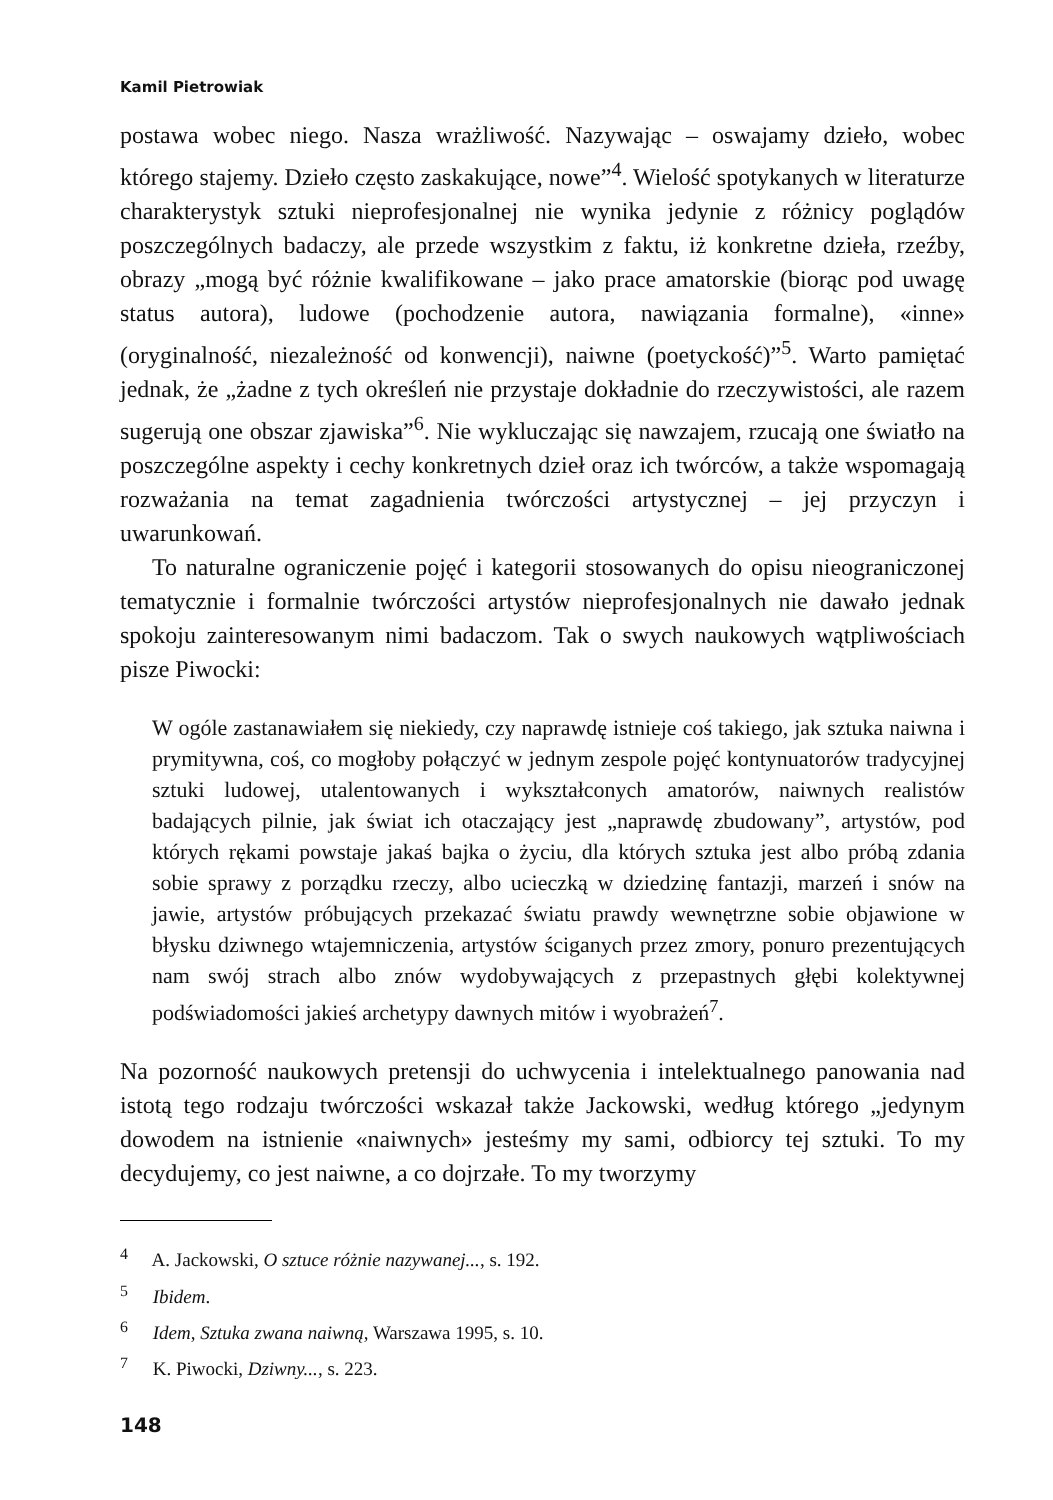Kamil Pietrowiak
postawa wobec niego. Nasza wrażliwość. Nazywając – oswajamy dzieło, wobec którego stajemy. Dzieło często zaskakujące, nowe”<sup>4</sup>. Wielość spotykanych w literaturze charakterystyk sztuki nieprofesjonalnej nie wynika jedynie z różnicy poglądów poszczególnych badaczy, ale przede wszystkim z faktu, iż konkretne dzieła, rzeźby, obrazy „mogą być różnie kwalifikowane – jako prace amatorskie (biorąc pod uwagę status autora), ludowe (pochodzenie autora, nawiązania formalne), «inne» (oryginalność, niezależność od konwencji), naiwne (poetyckość)”<sup>5</sup>. Warto pamiętać jednak, że „żadne z tych określeń nie przystaje dokładnie do rzeczywistości, ale razem sugerują one obszar zjawiska”<sup>6</sup>. Nie wykluczając się nawzajem, rzucają one światło na poszczególne aspekty i cechy konkretnych dzieł oraz ich twórców, a także wspomagają rozważania na temat zagadnienia twórczości artystycznej – jej przyczyn i uwarunkowań.
To naturalne ograniczenie pojęć i kategorii stosowanych do opisu nieograniczonej tematycznie i formalnie twórczości artystów nieprofesjonalnych nie dawało jednak spokoju zainteresowanym nimi badaczom. Tak o swych naukowych wątpliwościach pisze Piwocki:
W ogóle zastanawiałem się niekiedy, czy naprawdę istnieje coś takiego, jak sztuka naiwna i prymitywna, coś, co mogłoby połączyć w jednym zespole pojęć kontynuatorów tradycyjnej sztuki ludowej, utalentowanych i wykształconych amatorów, naiwnych realistów badających pilnie, jak świat ich otaczający jest „naprawdę zbudowany”, artystów, pod których rękami powstaje jakaś bajka o życiu, dla których sztuka jest albo próbą zdania sobie sprawy z porządku rzeczy, albo ucieczką w dziedzinę fantazji, marzeń i snów na jawie, artystów próbujących przekazać światu prawdy wewnętrzne sobie objawione w błysku dziwnego wtajemniczenia, artystów ściganych przez zmory, ponuro prezentujących nam swój strach albo znów wydobywających z przepastnych głębi kolektywnej podświadomości jakieś archetypy dawnych mitów i wyobrażeń<sup>7</sup>.
Na pozorność naukowych pretensji do uchwycenia i intelektualnego panowania nad istotą tego rodzaju twórczości wskazał także Jackowski, według którego „jedynym dowodem na istnienie «naiwnych» jesteśmy my sami, odbiorcy tej sztuki. To my decydujemy, co jest naiwne, a co dojrzałe. To my tworzymy
<sup>4</sup> A. Jackowski, O sztuce różnie nazywanej..., s. 192.
<sup>5</sup> Ibidem.
<sup>6</sup> Idem, Sztuka zwana naiwną, Warszawa 1995, s. 10.
<sup>7</sup> K. Piwocki, Dziwny..., s. 223.
148